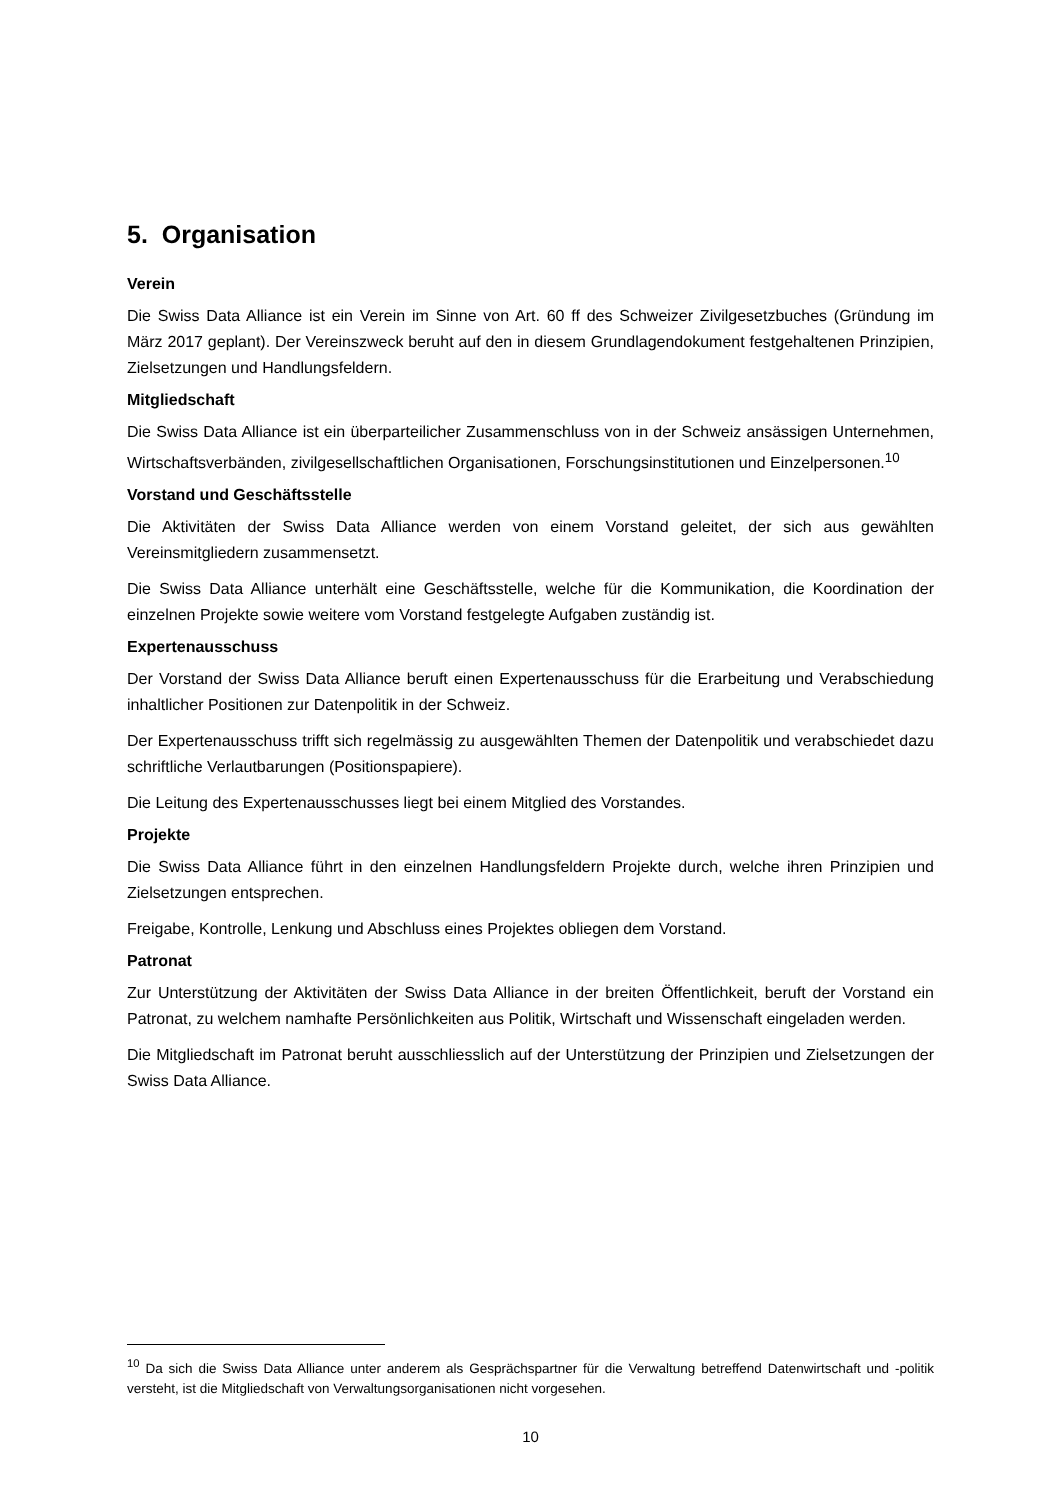5. Organisation
Verein
Die Swiss Data Alliance ist ein Verein im Sinne von Art. 60 ff des Schweizer Zivilgesetzbuches (Gründung im März 2017 geplant). Der Vereinszweck beruht auf den in diesem Grundlagendokument festgehaltenen Prinzipien, Zielsetzungen und Handlungsfeldern.
Mitgliedschaft
Die Swiss Data Alliance ist ein überparteilicher Zusammenschluss von in der Schweiz ansässigen Unternehmen, Wirtschaftsverbänden, zivilgesellschaftlichen Organisationen, Forschungsinstitutionen und Einzelpersonen.<sup>10</sup>
Vorstand und Geschäftsstelle
Die Aktivitäten der Swiss Data Alliance werden von einem Vorstand geleitet, der sich aus gewählten Vereinsmitgliedern zusammensetzt.
Die Swiss Data Alliance unterhält eine Geschäftsstelle, welche für die Kommunikation, die Koordination der einzelnen Projekte sowie weitere vom Vorstand festgelegte Aufgaben zuständig ist.
Expertenausschuss
Der Vorstand der Swiss Data Alliance beruft einen Expertenausschuss für die Erarbeitung und Verabschiedung inhaltlicher Positionen zur Datenpolitik in der Schweiz.
Der Expertenausschuss trifft sich regelmässig zu ausgewählten Themen der Datenpolitik und verabschiedet dazu schriftliche Verlautbarungen (Positionspapiere).
Die Leitung des Expertenausschusses liegt bei einem Mitglied des Vorstandes.
Projekte
Die Swiss Data Alliance führt in den einzelnen Handlungsfeldern Projekte durch, welche ihren Prinzipien und Zielsetzungen entsprechen.
Freigabe, Kontrolle, Lenkung und Abschluss eines Projektes obliegen dem Vorstand.
Patronat
Zur Unterstützung der Aktivitäten der Swiss Data Alliance in der breiten Öffentlichkeit, beruft der Vorstand ein Patronat, zu welchem namhafte Persönlichkeiten aus Politik, Wirtschaft und Wissenschaft eingeladen werden.
Die Mitgliedschaft im Patronat beruht ausschliesslich auf der Unterstützung der Prinzipien und Zielsetzungen der Swiss Data Alliance.
<sup>10</sup> Da sich die Swiss Data Alliance unter anderem als Gesprächspartner für die Verwaltung betreffend Datenwirtschaft und -politik versteht, ist die Mitgliedschaft von Verwaltungsorganisationen nicht vorgesehen.
10